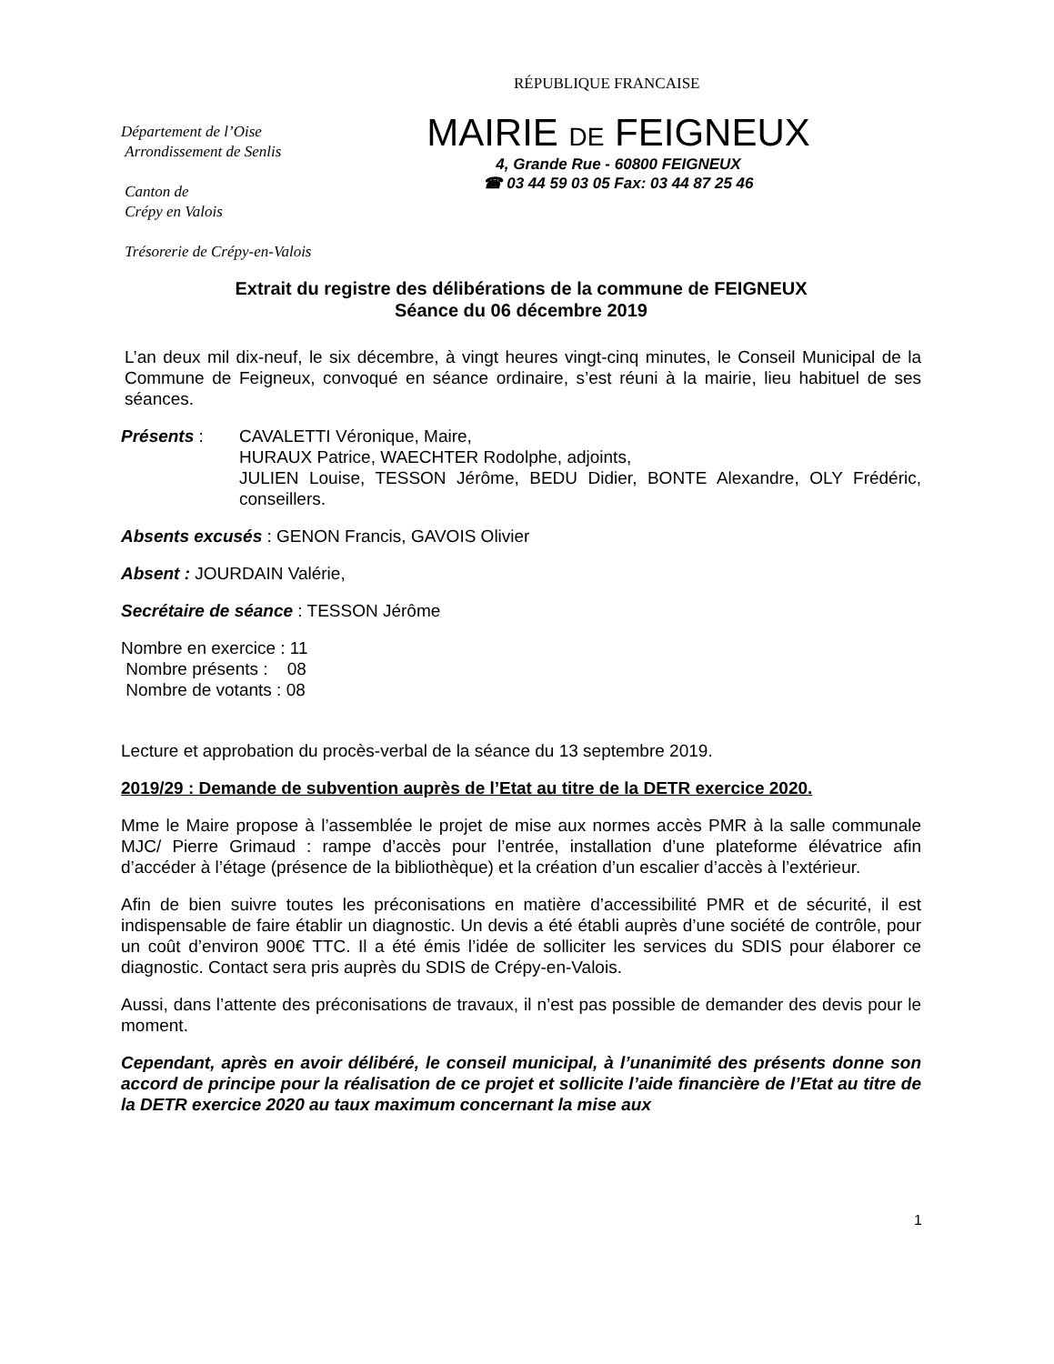RÉPUBLIQUE FRANCAISE
Département de l’Oise
Arrondissement de Senlis
Canton de
Crépy en Valois
Trésorerie de Crépy-en-Valois
MAIRIE DE FEIGNEUX
4, Grande Rue - 60800 FEIGNEUX
☎ 03 44 59 03 05 Fax: 03 44 87 25 46
Extrait du registre des délibérations de la commune de FEIGNEUX
Séance du 06 décembre 2019
L’an deux mil dix-neuf, le six décembre, à vingt heures vingt-cinq minutes, le Conseil Municipal de la Commune de Feigneux, convoqué en séance ordinaire, s’est réuni à la mairie, lieu habituel de ses séances.
Présents : CAVALETTI Véronique, Maire,
HURAUX Patrice, WAECHTER Rodolphe, adjoints,
JULIEN Louise, TESSON Jérôme, BEDU Didier, BONTE Alexandre, OLY Frédéric, conseillers.
Absents excusés : GENON Francis, GAVOIS Olivier
Absent : JOURDAIN Valérie,
Secrétaire de séance : TESSON Jérôme
Nombre en exercice : 11
Nombre présents : 08
Nombre de votants : 08
Lecture et approbation du procès-verbal de la séance du 13 septembre 2019.
2019/29 : Demande de subvention auprès de l’Etat au titre de la DETR exercice 2020.
Mme le Maire propose à l’assemblée le projet de mise aux normes accès PMR à la salle communale MJC/ Pierre Grimaud : rampe d’accès pour l’entrée, installation d’une plateforme élévatrice afin d’accéder à l’étage (présence de la bibliothèque) et la création d’un escalier d’accès à l’extérieur.
Afin de bien suivre toutes les préconisations en matière d’accessibilité PMR et de sécurité, il est indispensable de faire établir un diagnostic. Un devis a été établi auprès d’une société de contrôle, pour un coût d’environ 900€ TTC. Il a été émis l’idée de solliciter les services du SDIS pour élaborer ce diagnostic. Contact sera pris auprès du SDIS de Crépy-en-Valois.
Aussi, dans l’attente des préconisations de travaux, il n’est pas possible de demander des devis pour le moment.
Cependant, après en avoir délibéré, le conseil municipal, à l’unanimité des présents donne son accord de principe pour la réalisation de ce projet et sollicite l’aide financière de l’Etat au titre de la DETR exercice 2020 au taux maximum concernant la mise aux
1